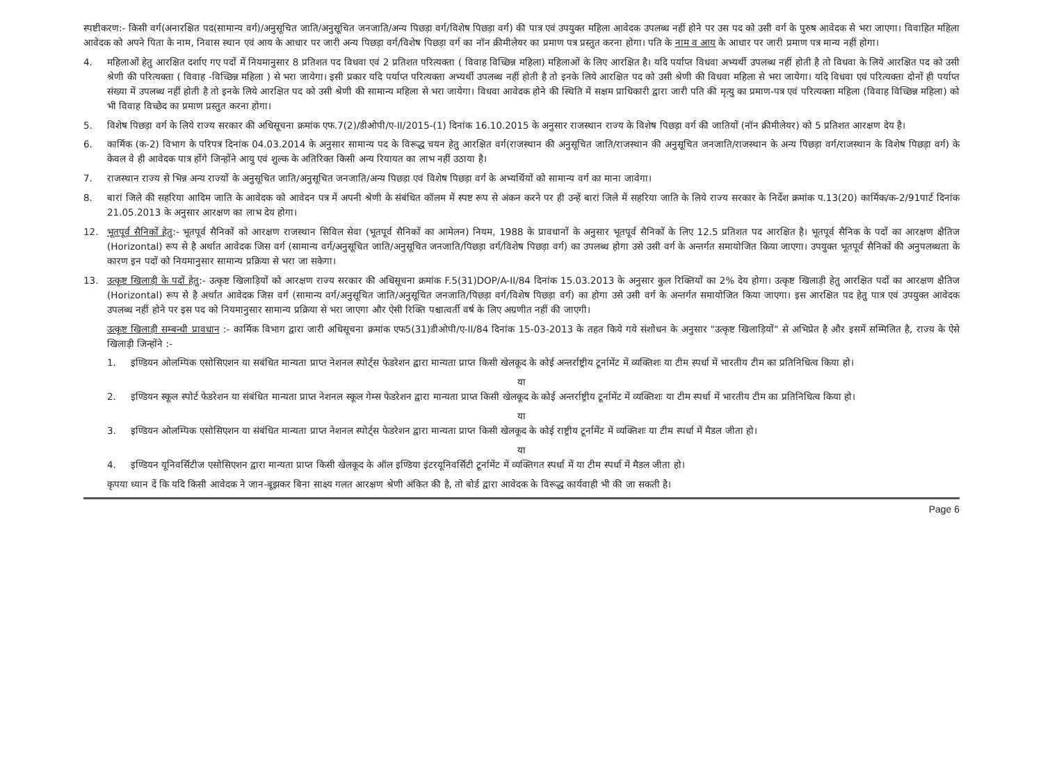स्पष्टीकरण:- किसी वर्ग(अनारक्षित पद(सामान्य वर्ग)/अनुसूचित जाति/अनुसूचित जनजाति/अन्य पिछड़ा वर्ग/विशेष पिछड़ा वर्ग) की पात्र एवं उपयुक्त महिला आवेदक उपलब्ध नहीं होने पर उस पद को उसी वर्ग के पुरुष आवेदक से भरा जाएगा। विवाहित महिला आवेदक को अपने पिता के नाम, निवास स्थान एवं आय के आधार पर जारी अन्य पिछड़ा वर्ग/विशेष पिछड़ा वर्ग का नॉन क्रीमीलेयर का प्रमाण पत्र प्रस्तुत करना होगा। पति के नाम व आय के आधार पर जारी प्रमाण पत्र मान्य नहीं होगा।
4. महिलाओं हेतु आरक्षित दर्शाए गए पदों में नियमानुसार 8 प्रतिशत पद विधवा एवं 2 प्रतिशत परित्यक्ता ( विवाह विच्छिन्न महिला) महिलाओं के लिए आरक्षित है। यदि पर्याप्त विधवा अभ्यर्थी उपलब्ध नहीं होती है तो विधवा के लिये आरक्षित पद को उसी श्रेणी की परित्यक्ता ( विवाह -विच्छिन्न महिला ) से भरा जायेगा। इसी प्रकार यदि पर्याप्त परित्यक्ता अभ्यर्थी उपलब्ध नहीं होती है तो इनके लिये आरक्षित पद को उसी श्रेणी की विधवा महिला से भरा जायेगा। यदि विधवा एवं परित्यक्ता दोनों ही पर्याप्त संख्या में उपलब्ध नहीं होती है तो इनके लिये आरक्षित पद को उसी श्रेणी की सामान्य महिला से भरा जायेगा। विधवा आवेदक होने की स्थिति में सक्षम प्राधिकारी द्वारा जारी पति की मृत्यु का प्रमाण-पत्र एवं परित्यक्ता महिला (विवाह विच्छिन्न महिला) को भी विवाह विच्छेद का प्रमाण प्रस्तुत करना होगा।
5. विशेष पिछड़ा वर्ग के लिये राज्य सरकार की अधिसूचना क्रमांक एफ.7(2)/डीओपी/ए-II/2015-(1) दिनांक 16.10.2015 के अनुसार राजस्थान राज्य के विशेष पिछड़ा वर्ग की जातियों (नॉन क्रीमीलेयर) को 5 प्रतिशत आरक्षण देय है।
6. कार्मिक (क-2) विभाग के परिपत्र दिनांक 04.03.2014 के अनुसार सामान्य पद के विरूद्ध चयन हेतु आरक्षित वर्ग(राजस्थान की अनुसूचित जाति/राजस्थान की अनुसूचित जनजाति/राजस्थान के अन्य पिछड़ा वर्ग/राजस्थान के विशेष पिछड़ा वर्ग) के केवल वे ही आवेदक पात्र होंगे जिन्होंने आयु एवं शुल्क के अतिरिक्त किसी अन्य रियायत का लाभ नहीं उठाया है।
7. राजस्थान राज्य से भिन्न अन्य राज्यों के अनुसूचित जाति/अनुसूचित जनजाति/अन्य पिछड़ा एवं विशेष पिछड़ा वर्ग के अभ्यर्थियों को सामान्य वर्ग का माना जावेगा।
8. बारां जिले की सहरिया आदिम जाति के आवेदक को आवेदन पत्र में अपनी श्रेणी के संबंधित कॉलम में स्पष्ट रूप से अंकन करने पर ही उन्हें बारां जिले में सहरिया जाति के लिये राज्य सरकार के निर्देश क्रमांक प.13(20) कार्मिक/क-2/91पार्ट दिनांक 21.05.2013 के अनुसार आरक्षण का लाभ देय होगा।
12. भूतपूर्व सैनिकों हेतु:- भूतपूर्व सैनिकों को आरक्षण राजस्थान सिविल सेवा (भूतपूर्व सैनिकों का आमेलन) नियम, 1988 के प्रावधानों के अनुसार भूतपूर्व सैनिकों के लिए 12.5 प्रतिशत पद आरक्षित है। भूतपूर्व सैनिक के पदों का आरक्षण क्षैतिज (Horizontal) रूप से है अर्थात आवेदक जिस वर्ग (सामान्य वर्ग/अनुसूचित जाति/अनुसूचित जनजाति/पिछड़ा वर्ग/विशेष पिछड़ा वर्ग) का उपलब्ध होगा उसे उसी वर्ग के अन्तर्गत समायोजित किया जाएगा। उपयुक्त भूतपूर्व सैनिकों की अनुपलब्धता के कारण इन पदों को नियमानुसार सामान्य प्रक्रिया से भरा जा सकेगा।
13. उत्कृष्ट खिलाड़ी के पदों हेतु:- उत्कृष्ट खिलाड़ियों को आरक्षण राज्य सरकार की अधिसूचना क्रमांक F.5(31)DOP/A-II/84 दिनांक 15.03.2013 के अनुसार कुल रिक्तियों का 2% देय होगा। उत्कृष्ट खिलाड़ी हेतु आरक्षित पदों का आरक्षण क्षैतिज (Horizontal) रूप से है अर्थात आवेदक जिस वर्ग (सामान्य वर्ग/अनुसूचित जाति/अनुसूचित जनजाति/पिछड़ा वर्ग/विशेष पिछड़ा वर्ग) का होगा उसे उसी वर्ग के अन्तर्गत समायोजित किया जाएगा। इस आरक्षित पद हेतु पात्र एवं उपयुक्त आवेदक उपलब्ध नहीं होने पर इस पद को नियमानुसार सामान्य प्रक्रिया से भरा जाएगा और ऐसी रिक्ति पश्चात्वर्ती वर्ष के लिए अग्रणीत नहीं की जाएगी।
उत्कृष्ट खिलाड़ी सम्बन्धी प्रावधान :- कार्मिक विभाग द्वारा जारी अधिसूचना क्रमांक एफ5(31)डीओपी/ए-II/84 दिनांक 15-03-2013 के तहत किये गये संशोधन के अनुसार "उत्कृष्ट खिलाड़ियों" से अभिप्रेत है और इसमें सम्मिलित है, राज्य के ऐसे खिलाड़ी जिन्होंने :-
1. इण्डियन ओलम्पिक एसोसिएशन या सबंधित मान्यता प्राप्त नेशनल स्पोर्ट्स फेडरेशन द्वारा मान्यता प्राप्त किसी खेलकूद के कोई अन्तर्राष्ट्रीय टूर्नामेंट में व्यक्तिशः या टीम स्पर्धा में भारतीय टीम का प्रतिनिधित्व किया हो।
या
2. इण्डियन स्कूल स्पोर्ट फेडरेशन या संबंधित मान्यता प्राप्त नेशनल स्कूल गेम्स फेडरेशन द्वारा मान्यता प्राप्त किसी खेलकूद के कोई अन्तर्राष्ट्रीय टूर्नामेंट में व्यक्तिशः या टीम स्पर्धा में भारतीय टीम का प्रतिनिधित्व किया हो।
या
3. इण्डियन ओलम्पिक एसोसिएशन या संबंधित मान्यता प्राप्त नेशनल स्पोर्ट्स फेडरेशन द्वारा मान्यता प्राप्त किसी खेलकूद के कोई राष्ट्रीय टूर्नामेंट में व्यक्तिशः या टीम स्पर्धा में मैडल जीता हो।
या
4. इण्डियन यूनिवर्सिटीज एसोसिएशन द्वारा मान्यता प्राप्त किसी खेलकूद के ऑल इण्डिया इंटरयूनिवर्सिटी टूर्नामेंट में व्यक्तिगत स्पर्धा में या टीम स्पर्धा में मैडल जीता हो।
कृपया ध्यान दें कि यदि किसी आवेदक ने जान-बूझकर बिना साक्ष्य गलत आरक्षण श्रेणी अंकित की है, तो बोर्ड द्वारा आवेदक के विरूद्ध कार्यवाही भी की जा सकती है।
Page 6